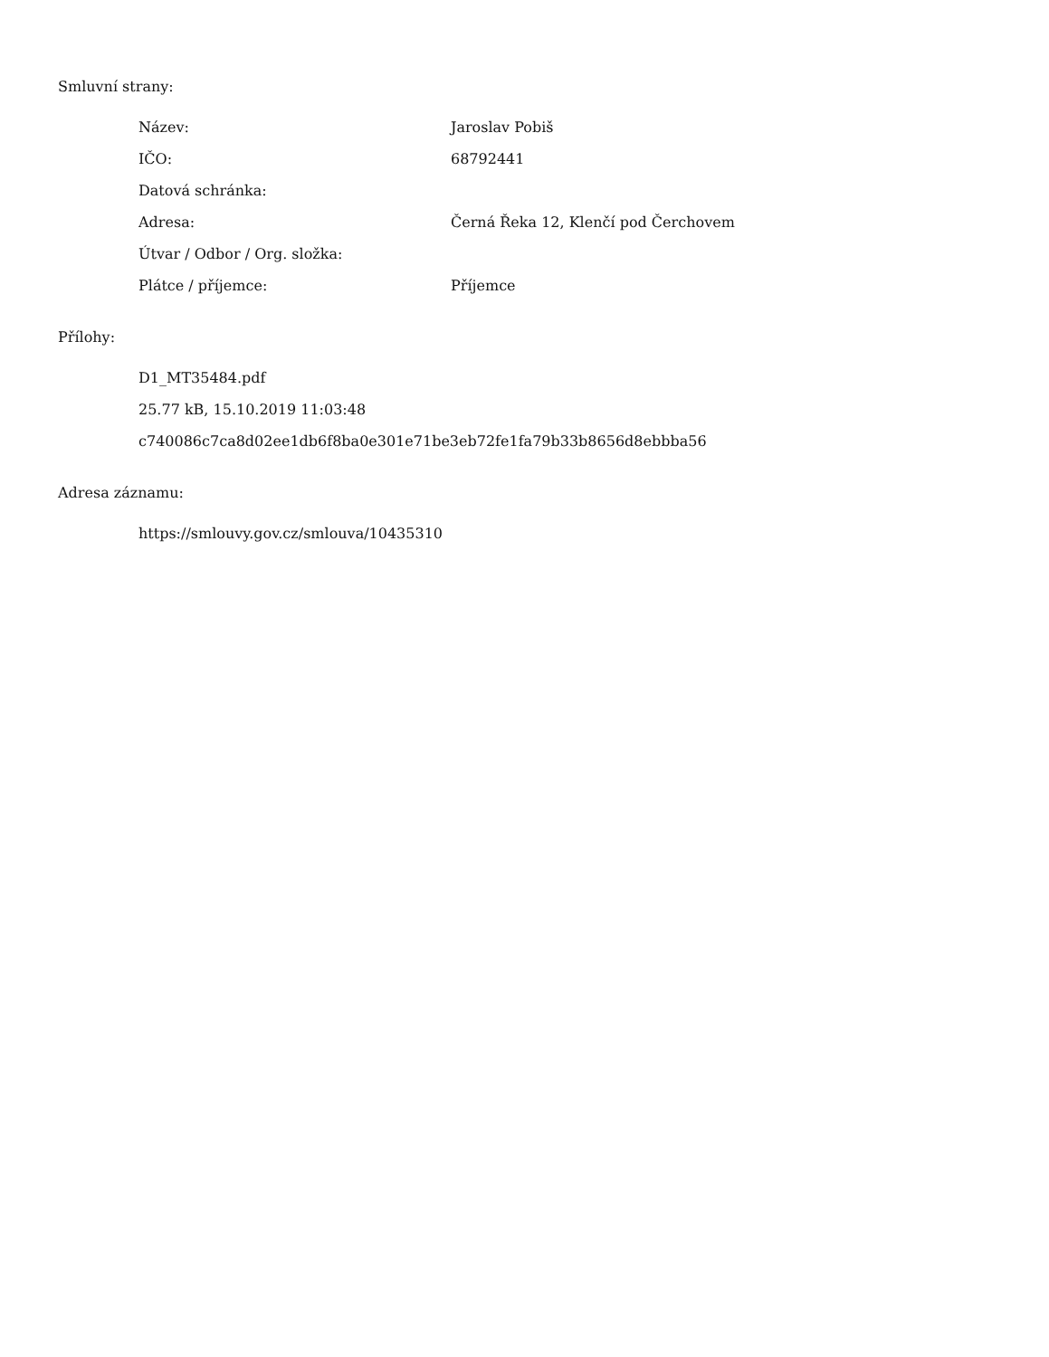Smluvní strany:
| Název: | Jaroslav Pobiš |
| IČO: | 68792441 |
| Datová schránka: | |
| Adresa: | Černá Řeka 12, Klenčí pod Čerchovem |
| Útvar / Odbor / Org. složka: | |
| Plátce / příjemce: | Příjemce |
Přílohy:
D1_MT35484.pdf
25.77 kB, 15.10.2019 11:03:48
c740086c7ca8d02ee1db6f8ba0e301e71be3eb72fe1fa79b33b8656d8ebbba56
Adresa záznamu:
https://smlouvy.gov.cz/smlouva/10435310